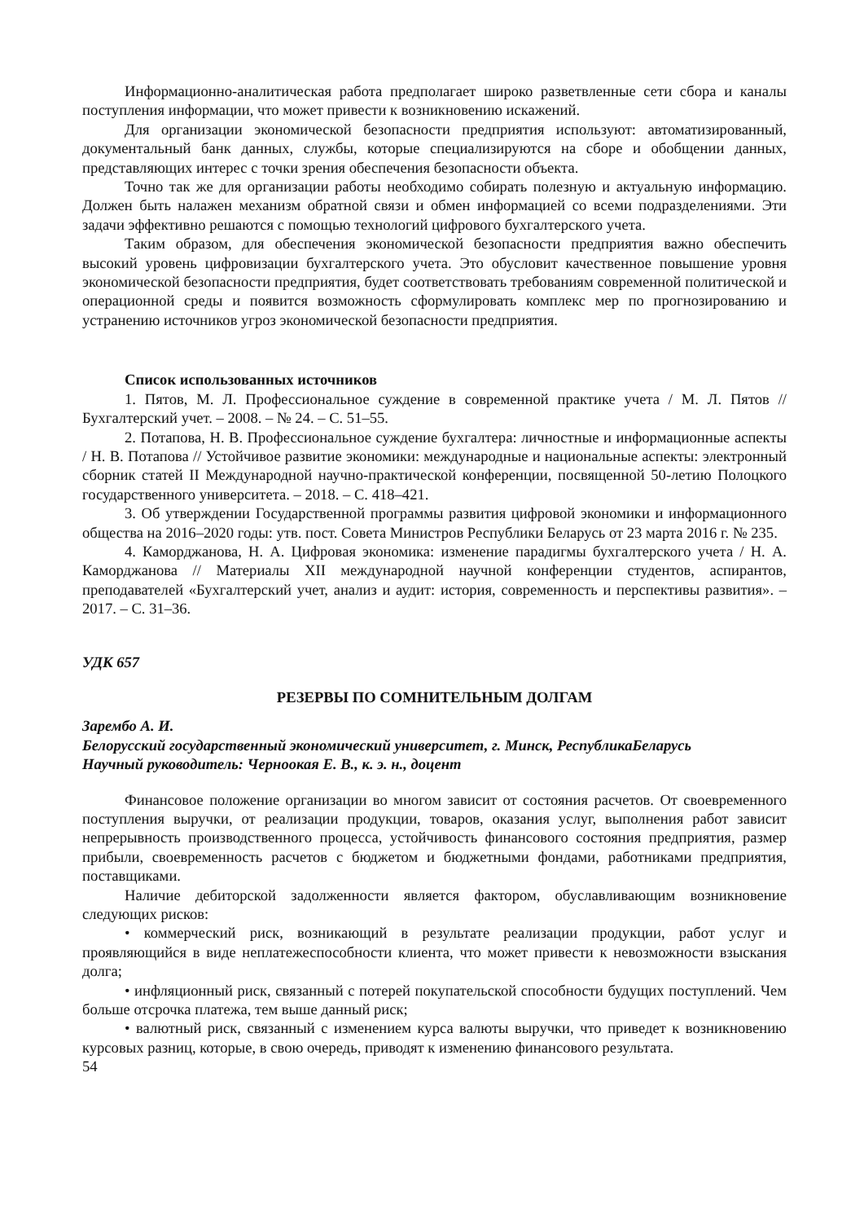Информационно-аналитическая работа предполагает широко разветвленные сети сбора и каналы поступления информации, что может привести к возникновению искажений.
Для организации экономической безопасности предприятия используют: автоматизированный, документальный банк данных, службы, которые специализируются на сборе и обобщении данных, представляющих интерес с точки зрения обеспечения безопасности объекта.
Точно так же для организации работы необходимо собирать полезную и актуальную информацию. Должен быть налажен механизм обратной связи и обмен информацией со всеми подразделениями. Эти задачи эффективно решаются с помощью технологий цифрового бухгалтерского учета.
Таким образом, для обеспечения экономической безопасности предприятия важно обеспечить высокий уровень цифровизации бухгалтерского учета. Это обусловит качественное повышение уровня экономической безопасности предприятия, будет соответствовать требованиям современной политической и операционной среды и появится возможность сформулировать комплекс мер по прогнозированию и устранению источников угроз экономической безопасности предприятия.
Список использованных источников
1. Пятов, М. Л. Профессиональное суждение в современной практике учета / М. Л. Пятов // Бухгалтерский учет. – 2008. – № 24. – С. 51–55.
2. Потапова, Н. В. Профессиональное суждение бухгалтера: личностные и информационные аспекты / Н. В. Потапова // Устойчивое развитие экономики: международные и национальные аспекты: электронный сборник статей II Международной научно-практической конференции, посвященной 50-летию Полоцкого государственного университета. – 2018. – С. 418–421.
3. Об утверждении Государственной программы развития цифровой экономики и информационного общества на 2016–2020 годы: утв. пост. Совета Министров Республики Беларусь от 23 марта 2016 г. № 235.
4. Каморджанова, Н. А. Цифровая экономика: изменение парадигмы бухгалтерского учета / Н. А. Каморджанова // Материалы XII международной научной конференции студентов, аспирантов, преподавателей «Бухгалтерский учет, анализ и аудит: история, современность и перспективы развития». – 2017. – С. 31–36.
УДК 657
РЕЗЕРВЫ ПО СОМНИТЕЛЬНЫМ ДОЛГАМ
Зарембо А. И.
Белорусский государственный экономический университет, г. Минск, РеспубликаБеларусь
Научный руководитель: Черноокая Е. В., к. э. н., доцент
Финансовое положение организации во многом зависит от состояния расчетов. От своевременного поступления выручки, от реализации продукции, товаров, оказания услуг, выполнения работ зависит непрерывность производственного процесса, устойчивость финансового состояния предприятия, размер прибыли, своевременность расчетов с бюджетом и бюджетными фондами, работниками предприятия, поставщиками.
Наличие дебиторской задолженности является фактором, обуславливающим возникновение следующих рисков:
• коммерческий риск, возникающий в результате реализации продукции, работ услуг и проявляющийся в виде неплатежеспособности клиента, что может привести к невозможности взыскания долга;
• инфляционный риск, связанный с потерей покупательской способности будущих поступлений. Чем больше отсрочка платежа, тем выше данный риск;
• валютный риск, связанный с изменением курса валюты выручки, что приведет к возникновению курсовых разниц, которые, в свою очередь, приводят к изменению финансового результата.
54